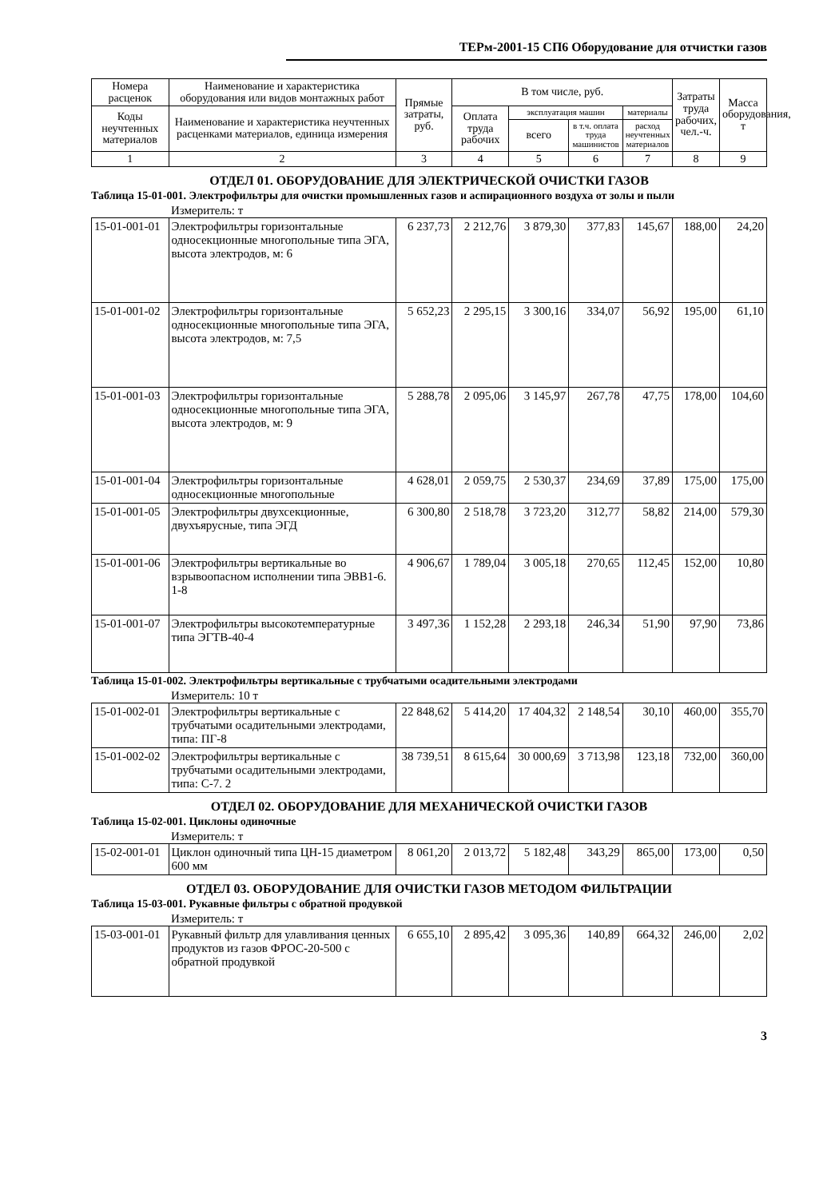ТЕРм-2001-15 СП6 Оборудование для отчистки газов
| Номера расценок | Наименование и характеристика оборудования или видов монтажных работ | Прямые затраты, руб. | В том числе, руб. | | | | Затраты труда рабочих, чел.-ч. | Масса оборудования, т |
| --- | --- | --- | --- | --- | --- | --- | --- | --- |
| Коды неучтенных материалов | Наименование и характеристика неучтенных расценками материалов, единица измерения | | Оплата труда рабочих | эксплуатация машин | | материалы | | |
| | | | | всего | в т.ч. оплата труда машинистов | расход неучтенных материалов | | |
| 1 | 2 | 3 | 4 | 5 | 6 | 7 | 8 | 9 |
ОТДЕЛ 01. ОБОРУДОВАНИЕ ДЛЯ ЭЛЕКТРИЧЕСКОЙ ОЧИСТКИ ГАЗОВ
Таблица 15-01-001. Электрофильтры для очистки промышленных газов и аспирационного воздуха от золы и пыли
Измеритель: т
| 15-01-001-01 | Электрофильтры горизонтальные односекционные многопольные типа ЭГА, высота электродов, м: 6 | 6 237,73 | 2 212,76 | 3 879,30 | 377,83 | 145,67 | 188,00 | 24,20 |
| 15-01-001-02 | Электрофильтры горизонтальные односекционные многопольные типа ЭГА, высота электродов, м: 7,5 | 5 652,23 | 2 295,15 | 3 300,16 | 334,07 | 56,92 | 195,00 | 61,10 |
| 15-01-001-03 | Электрофильтры горизонтальные односекционные многопольные типа ЭГА, высота электродов, м: 9 | 5 288,78 | 2 095,06 | 3 145,97 | 267,78 | 47,75 | 178,00 | 104,60 |
| 15-01-001-04 | Электрофильтры горизонтальные односекционные многопольные | 4 628,01 | 2 059,75 | 2 530,37 | 234,69 | 37,89 | 175,00 | 175,00 |
| 15-01-001-05 | Электрофильтры двухсекционные, двухъярусные, типа ЭГД | 6 300,80 | 2 518,78 | 3 723,20 | 312,77 | 58,82 | 214,00 | 579,30 |
| 15-01-001-06 | Электрофильтры вертикальные во взрывоопасном исполнении типа ЭВВ1-6. 1-8 | 4 906,67 | 1 789,04 | 3 005,18 | 270,65 | 112,45 | 152,00 | 10,80 |
| 15-01-001-07 | Электрофильтры высокотемпературные типа ЭГТВ-40-4 | 3 497,36 | 1 152,28 | 2 293,18 | 246,34 | 51,90 | 97,90 | 73,86 |
Таблица 15-01-002. Электрофильтры вертикальные с трубчатыми осадительными электродами
Измеритель: 10 т
| 15-01-002-01 | Электрофильтры вертикальные с трубчатыми осадительными электродами, типа: ПГ-8 | 22 848,62 | 5 414,20 | 17 404,32 | 2 148,54 | 30,10 | 460,00 | 355,70 |
| 15-01-002-02 | Электрофильтры вертикальные с трубчатыми осадительными электродами, типа: С-7. 2 | 38 739,51 | 8 615,64 | 30 000,69 | 3 713,98 | 123,18 | 732,00 | 360,00 |
ОТДЕЛ 02. ОБОРУДОВАНИЕ ДЛЯ МЕХАНИЧЕСКОЙ ОЧИСТКИ ГАЗОВ
Таблица 15-02-001. Циклоны одиночные
Измеритель: т
| 15-02-001-01 | Циклон одиночный типа ЦН-15 диаметром 600 мм | 8 061,20 | 2 013,72 | 5 182,48 | 343,29 | 865,00 | 173,00 | 0,50 |
ОТДЕЛ 03. ОБОРУДОВАНИЕ ДЛЯ ОЧИСТКИ ГАЗОВ МЕТОДОМ ФИЛЬТРАЦИИ
Таблица 15-03-001. Рукавные фильтры с обратной продувкой
Измеритель: т
| 15-03-001-01 | Рукавный фильтр для улавливания ценных продуктов из газов ФРОС-20-500 с обратной продувкой | 6 655,10 | 2 895,42 | 3 095,36 | 140,89 | 664,32 | 246,00 | 2,02 |
3